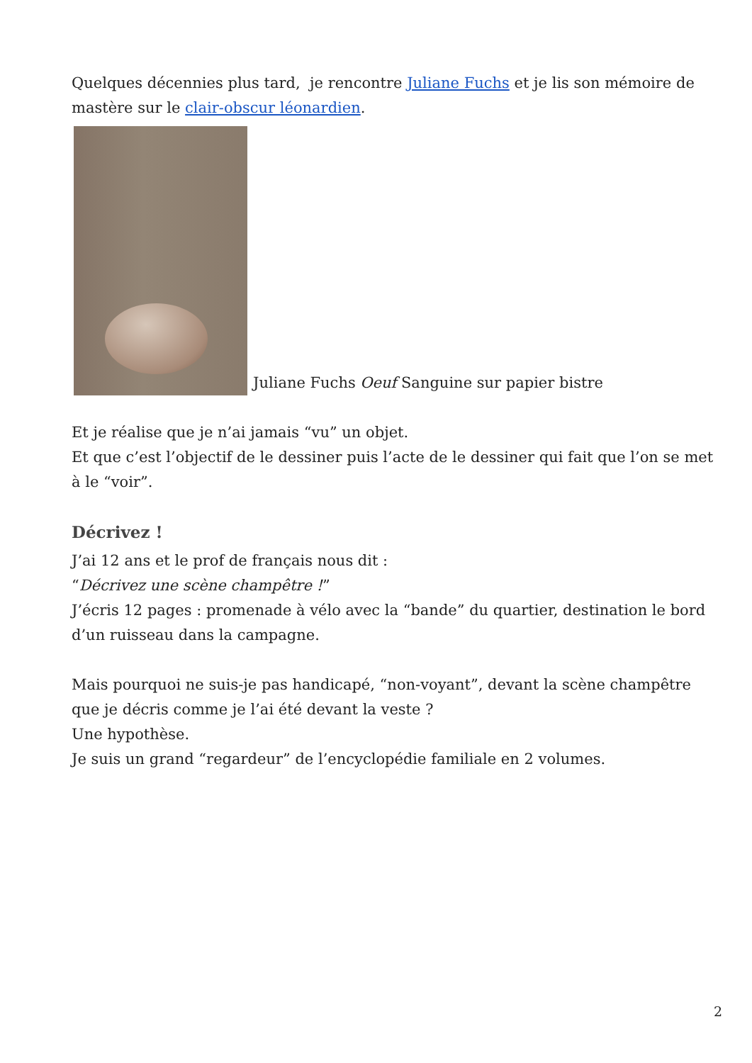Quelques décennies plus tard, je rencontre Juliane Fuchs et je lis son mémoire de mastère sur le clair-obscur léonardien.
Juliane Fuchs Oeuf Sanguine sur papier bistre
Et je réalise que je n’ai jamais “vu” un objet.
Et que c’est l’objectif de le dessiner puis l’acte de le dessiner qui fait que l’on se met à le “voir”.
Décrivez !
J’ai 12 ans et le prof de français nous dit :
“Décrivez une scène champêtre !”
J’écris 12 pages : promenade à vélo avec la “bande” du quartier, destination le bord d’un ruisseau dans la campagne.
Mais pourquoi ne suis-je pas handicapé, “non-voyant”, devant la scène champêtre que je décris comme je l’ai été devant la veste ?
Une hypothèse.
Je suis un grand “regardeur” de l’encyclopédie familiale en 2 volumes.
2